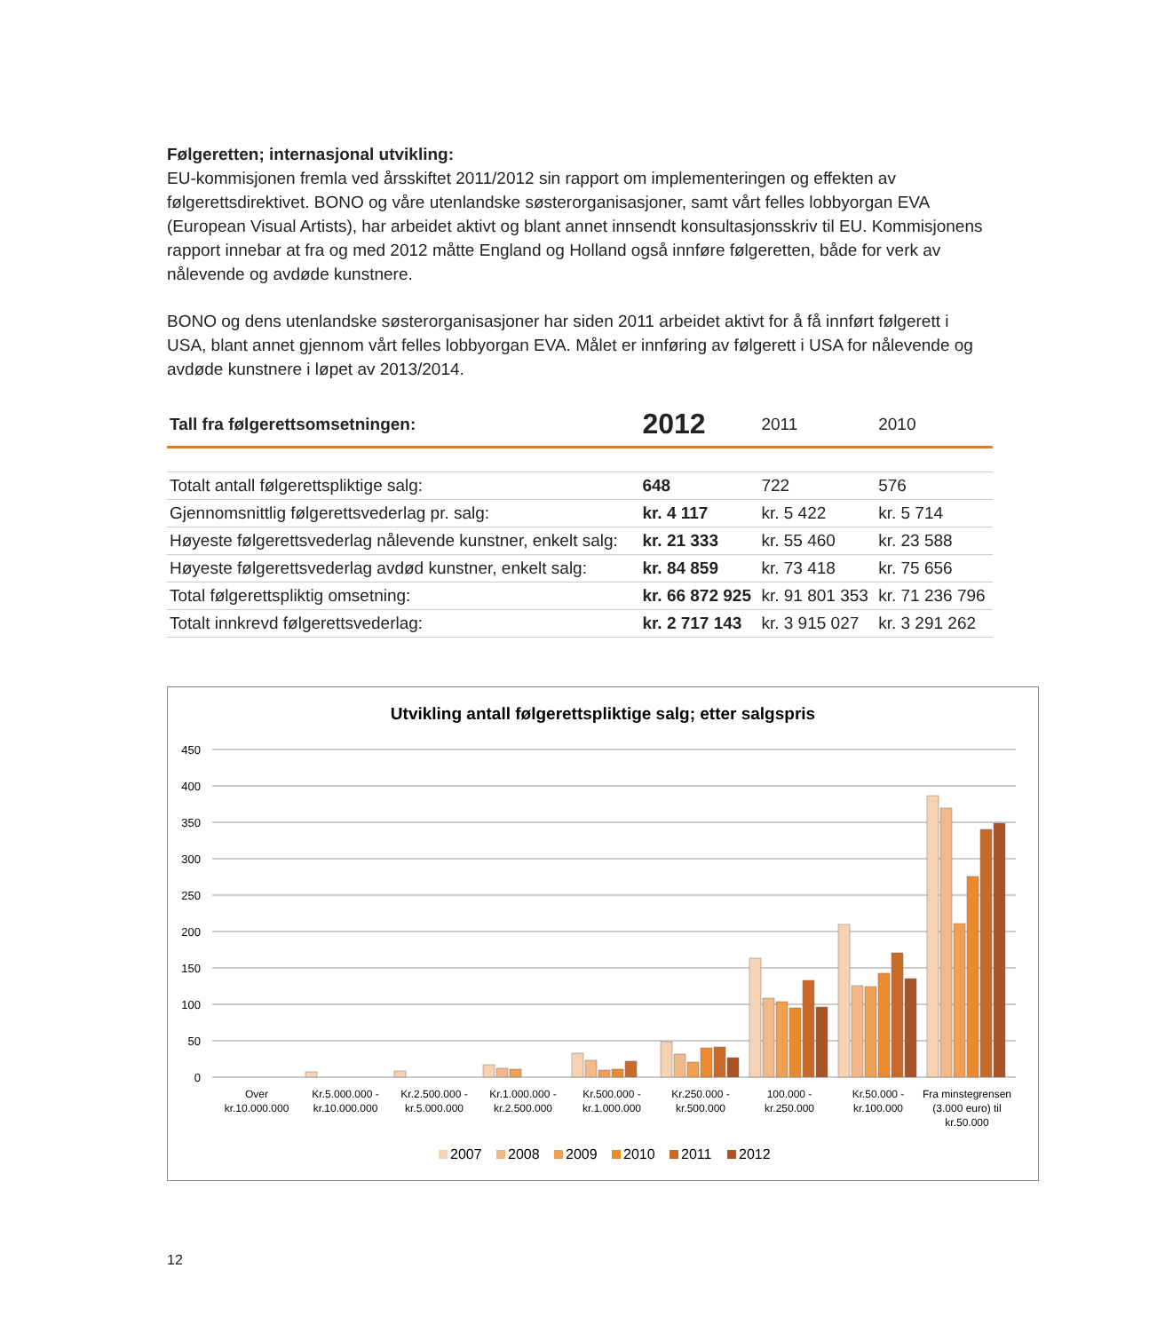Følgeretten; internasjonal utvikling:
EU-kommisjonen fremla ved årsskiftet 2011/2012 sin rapport om implementeringen og effekten av følgerettsdirektivet. BONO og våre utenlandske søsterorganisasjoner, samt vårt felles lobbyorgan EVA (European Visual Artists), har arbeidet aktivt og blant annet innsendt konsultasjonsskriv til EU. Kommisjonens rapport innebar at fra og med 2012 måtte England og Holland også innføre følgeretten, både for verk av nålevende og avdøde kunstnere.
BONO og dens utenlandske søsterorganisasjoner har siden 2011 arbeidet aktivt for å få innført følgerett i USA, blant annet gjennom vårt felles lobbyorgan EVA. Målet er innføring av følgerett i USA for nålevende og avdøde kunstnere i løpet av 2013/2014.
| Tall fra følgerettsomsetningen: | 2012 | 2011 | 2010 |
| --- | --- | --- | --- |
| Totalt antall følgerettspliktige salg: | 648 | 722 | 576 |
| Gjennomsnittlig følgerettsvederlag pr. salg: | kr. 4 117 | kr. 5 422 | kr. 5 714 |
| Høyeste følgerettsvederlag nålevende kunstner, enkelt salg: | kr. 21 333 | kr. 55 460 | kr. 23 588 |
| Høyeste følgerettsvederlag avdød kunstner, enkelt salg: | kr. 84 859 | kr. 73 418 | kr. 75 656 |
| Total følgerettspliktig omsetning: | kr. 66 872 925 | kr. 91 801 353 | kr. 71 236 796 |
| Totalt innkrevd følgerettsvederlag: | kr. 2 717 143 | kr. 3 915 027 | kr. 3 291 262 |
Utvikling antall følgerettspliktige salg; etter salgspris
450
400
350
300
250
200
150
100
50
0
Over
kr.10.000.000
Kr.5.000.000 -
kr.10.000.000
Kr.2.500.000 -
kr.5.000.000
Kr.1.000.000 -
kr.2.500.000
Kr.500.000 -
kr.1.000.000
Kr.250.000 -
kr.500.000
100.000 -
kr.250.000
Kr.50.000 -
kr.100.000
Fra minstegrensen
(3.000 euro) til
kr.50.000
2007
2008
2009
2010
2011
2012
12